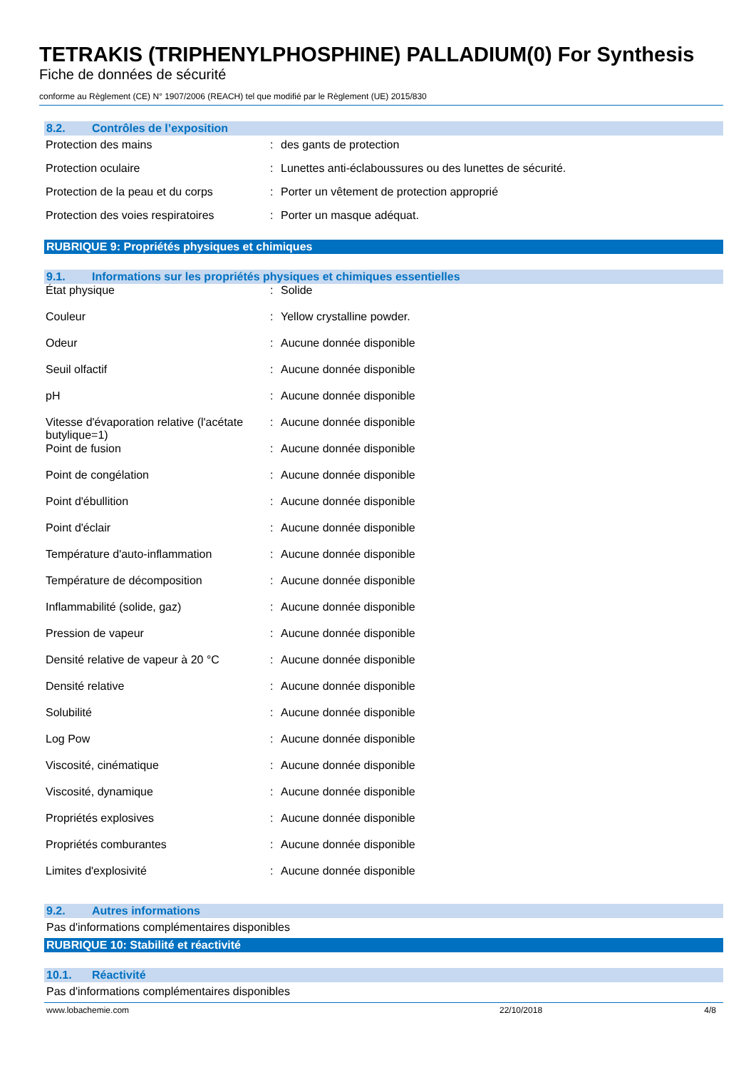TETRAKIS (TRIPHENYLPHOSPHINE) PALLADIUM(0) For Synthesis
Fiche de données de sécurité
conforme au Règlement (CE) N° 1907/2006 (REACH) tel que modifié par le Règlement (UE) 2015/830
8.2. Contrôles de l’exposition
| Protection des mains | : | des gants de protection |
| Protection oculaire | : | Lunettes anti-éclaboussures ou des lunettes de sécurité. |
| Protection de la peau et du corps | : | Porter un vêtement de protection approprié |
| Protection des voies respiratoires | : | Porter un masque adéquat. |
RUBRIQUE 9: Propriétés physiques et chimiques
9.1. Informations sur les propriétés physiques et chimiques essentielles
| État physique | : | Solide |
| Couleur | : | Yellow crystalline powder. |
| Odeur | : | Aucune donnée disponible |
| Seuil olfactif | : | Aucune donnée disponible |
| pH | : | Aucune donnée disponible |
| Vitesse d'évaporation relative (l'acétate butylique=1) | : | Aucune donnée disponible |
| Point de fusion | : | Aucune donnée disponible |
| Point de congélation | : | Aucune donnée disponible |
| Point d'ébullition | : | Aucune donnée disponible |
| Point d'éclair | : | Aucune donnée disponible |
| Température d'auto-inflammation | : | Aucune donnée disponible |
| Température de décomposition | : | Aucune donnée disponible |
| Inflammabilité (solide, gaz) | : | Aucune donnée disponible |
| Pression de vapeur | : | Aucune donnée disponible |
| Densité relative de vapeur à 20 °C | : | Aucune donnée disponible |
| Densité relative | : | Aucune donnée disponible |
| Solubilité | : | Aucune donnée disponible |
| Log Pow | : | Aucune donnée disponible |
| Viscosité, cinématique | : | Aucune donnée disponible |
| Viscosité, dynamique | : | Aucune donnée disponible |
| Propriétés explosives | : | Aucune donnée disponible |
| Propriétés comburantes | : | Aucune donnée disponible |
| Limites d'explosivité | : | Aucune donnée disponible |
9.2. Autres informations
Pas d'informations complémentaires disponibles
RUBRIQUE 10: Stabilité et réactivité
10.1. Réactivité
Pas d'informations complémentaires disponibles
www.lobachemie.com 22/10/2018 4/8